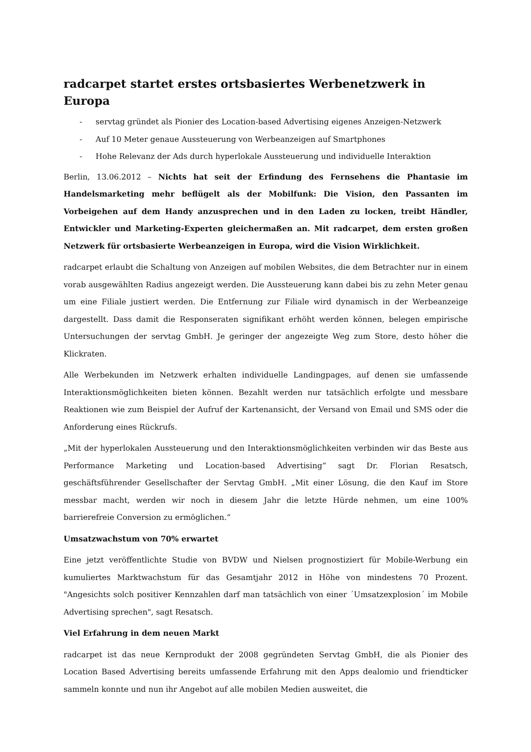radcarpet startet erstes ortsbasiertes Werbenetzwerk in Europa
- servtag gründet als Pionier des Location-based Advertising eigenes Anzeigen-Netzwerk
- Auf 10 Meter genaue Aussteuerung von Werbeanzeigen auf Smartphones
- Hohe Relevanz der Ads durch hyperlokale Aussteuerung und individuelle Interaktion
Berlin, 13.06.2012 – Nichts hat seit der Erfindung des Fernsehens die Phantasie im Handelsmarketing mehr beflügelt als der Mobilfunk: Die Vision, den Passanten im Vorbeigehen auf dem Handy anzusprechen und in den Laden zu locken, treibt Händler, Entwickler und Marketing-Experten gleichermaßen an. Mit radcarpet, dem ersten großen Netzwerk für ortsbasierte Werbeanzeigen in Europa, wird die Vision Wirklichkeit.
radcarpet erlaubt die Schaltung von Anzeigen auf mobilen Websites, die dem Betrachter nur in einem vorab ausgewählten Radius angezeigt werden. Die Aussteuerung kann dabei bis zu zehn Meter genau um eine Filiale justiert werden. Die Entfernung zur Filiale wird dynamisch in der Werbeanzeige dargestellt. Dass damit die Responseraten signifikant erhöht werden können, belegen empirische Untersuchungen der servtag GmbH. Je geringer der angezeigte Weg zum Store, desto höher die Klickraten.
Alle Werbekunden im Netzwerk erhalten individuelle Landingpages, auf denen sie umfassende Interaktionsmöglichkeiten bieten können. Bezahlt werden nur tatsächlich erfolgte und messbare Reaktionen wie zum Beispiel der Aufruf der Kartenansicht, der Versand von Email und SMS oder die Anforderung eines Rückrufs.
„Mit der hyperlokalen Aussteuerung und den Interaktionsmöglichkeiten verbinden wir das Beste aus Performance Marketing und Location-based Advertising“ sagt Dr. Florian Resatsch, geschäftsführender Gesellschafter der Servtag GmbH. „Mit einer Lösung, die den Kauf im Store messbar macht, werden wir noch in diesem Jahr die letzte Hürde nehmen, um eine 100% barrierefreie Conversion zu ermöglichen.“
Umsatzwachstum von 70% erwartet
Eine jetzt veröffentlichte Studie von BVDW und Nielsen prognostiziert für Mobile-Werbung ein kumuliertes Marktwachstum für das Gesamtjahr 2012 in Höhe von mindestens 70 Prozent. "Angesichts solch positiver Kennzahlen darf man tatsächlich von einer ´Umsatzexplosion´ im Mobile Advertising sprechen", sagt Resatsch.
Viel Erfahrung in dem neuen Markt
radcarpet ist das neue Kernprodukt der 2008 gegründeten Servtag GmbH, die als Pionier des Location Based Advertising bereits umfassende Erfahrung mit den Apps dealomio und friendticker sammeln konnte und nun ihr Angebot auf alle mobilen Medien ausweitet, die